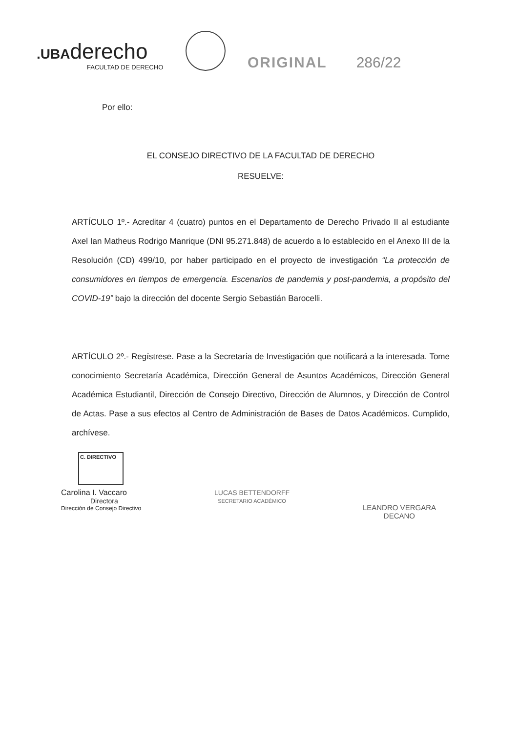.UBAderecho
FACULTAD DE DERECHO
ORIGINAL
286/22
Por ello:
EL CONSEJO DIRECTIVO DE LA FACULTAD DE DERECHO
RESUELVE:
ARTÍCULO 1º.- Acreditar 4 (cuatro) puntos en el Departamento de Derecho Privado II al estudiante Axel Ian Matheus Rodrigo Manrique (DNI 95.271.848) de acuerdo a lo establecido en el Anexo III de la Resolución (CD) 499/10, por haber participado en el proyecto de investigación “La protección de consumidores en tiempos de emergencia. Escenarios de pandemia y post-pandemia, a propósito del COVID-19” bajo la dirección del docente Sergio Sebastián Barocelli.
ARTÍCULO 2º.- Regístrese. Pase a la Secretaría de Investigación que notificará a la interesada. Tome conocimiento Secretaría Académica, Dirección General de Asuntos Académicos, Dirección General Académica Estudiantil, Dirección de Consejo Directivo, Dirección de Alumnos, y Dirección de Control de Actas. Pase a sus efectos al Centro de Administración de Bases de Datos Académicos. Cumplido, archívese.
C. DIRECTIVO
Carolina I. Vaccaro
Directora
Dirección de Consejo Directivo
LUCAS BETTENDORFF
SECRETARIO ACADÉMICO
LEANDRO VERGARA
DECANO